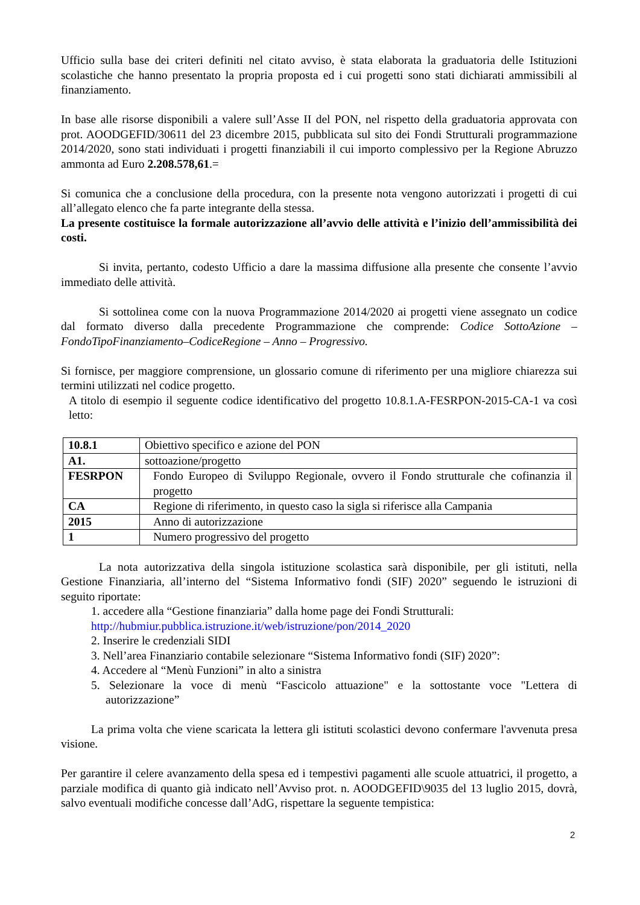Ufficio sulla base dei criteri definiti nel citato avviso, è stata elaborata la graduatoria delle Istituzioni scolastiche che hanno presentato la propria proposta ed i cui progetti sono stati dichiarati ammissibili al finanziamento.
In base alle risorse disponibili a valere sull’Asse II del PON, nel rispetto della graduatoria approvata con prot. AOODGEFID/30611 del 23 dicembre 2015, pubblicata sul sito dei Fondi Strutturali programmazione 2014/2020, sono stati individuati i progetti finanziabili il cui importo complessivo per la Regione Abruzzo ammonta ad Euro 2.208.578,61.=
Si comunica che a conclusione della procedura, con la presente nota vengono autorizzati i progetti di cui all’allegato elenco che fa parte integrante della stessa.
La presente costituisce la formale autorizzazione all’avvio delle attività e l’inizio dell’ammissibilità dei costi.
Si invita, pertanto, codesto Ufficio a dare la massima diffusione alla presente che consente l’avvio immediato delle attività.
Si sottolinea come con la nuova Programmazione 2014/2020 ai progetti viene assegnato un codice dal formato diverso dalla precedente Programmazione che comprende: Codice SottoAzione – FondoTipoFinanziamento–CodiceRegione – Anno – Progressivo.
Si fornisce, per maggiore comprensione, un glossario comune di riferimento per una migliore chiarezza sui termini utilizzati nel codice progetto.
A titolo di esempio il seguente codice identificativo del progetto 10.8.1.A-FESRPON-2015-CA-1 va così letto:
| 10.8.1 | Obiettivo specifico e azione del PON |
| A1. | sottoazione/progetto |
| FESRPON | Fondo Europeo di Sviluppo Regionale, ovvero il Fondo strutturale che cofinanzia il progetto |
| CA | Regione di riferimento, in questo caso la sigla si riferisce alla Campania |
| 2015 | Anno di autorizzazione |
| 1 | Numero progressivo del progetto |
La nota autorizzativa della singola istituzione scolastica sarà disponibile, per gli istituti, nella Gestione Finanziaria, all’interno del “Sistema Informativo fondi (SIF) 2020” seguendo le istruzioni di seguito riportate:
1. accedere alla “Gestione finanziaria” dalla home page dei Fondi Strutturali:
http://hubmiur.pubblica.istruzione.it/web/istruzione/pon/2014_2020
2. Inserire le credenziali SIDI
3. Nell’area Finanziario contabile selezionare “Sistema Informativo fondi (SIF) 2020”:
4. Accedere al “Menù Funzioni” in alto a sinistra
5. Selezionare la voce di menù “Fascicolo attuazione" e la sottostante voce "Lettera di autorizzazione”
La prima volta che viene scaricata la lettera gli istituti scolastici devono confermare l'avvenuta presa visione.
Per garantire il celere avanzamento della spesa ed i tempestivi pagamenti alle scuole attuatrici, il progetto, a parziale modifica di quanto già indicato nell’Avviso prot. n. AOODGEFID\9035 del 13 luglio 2015, dovrà, salvo eventuali modifiche concesse dall’AdG, rispettare la seguente tempistica:
2